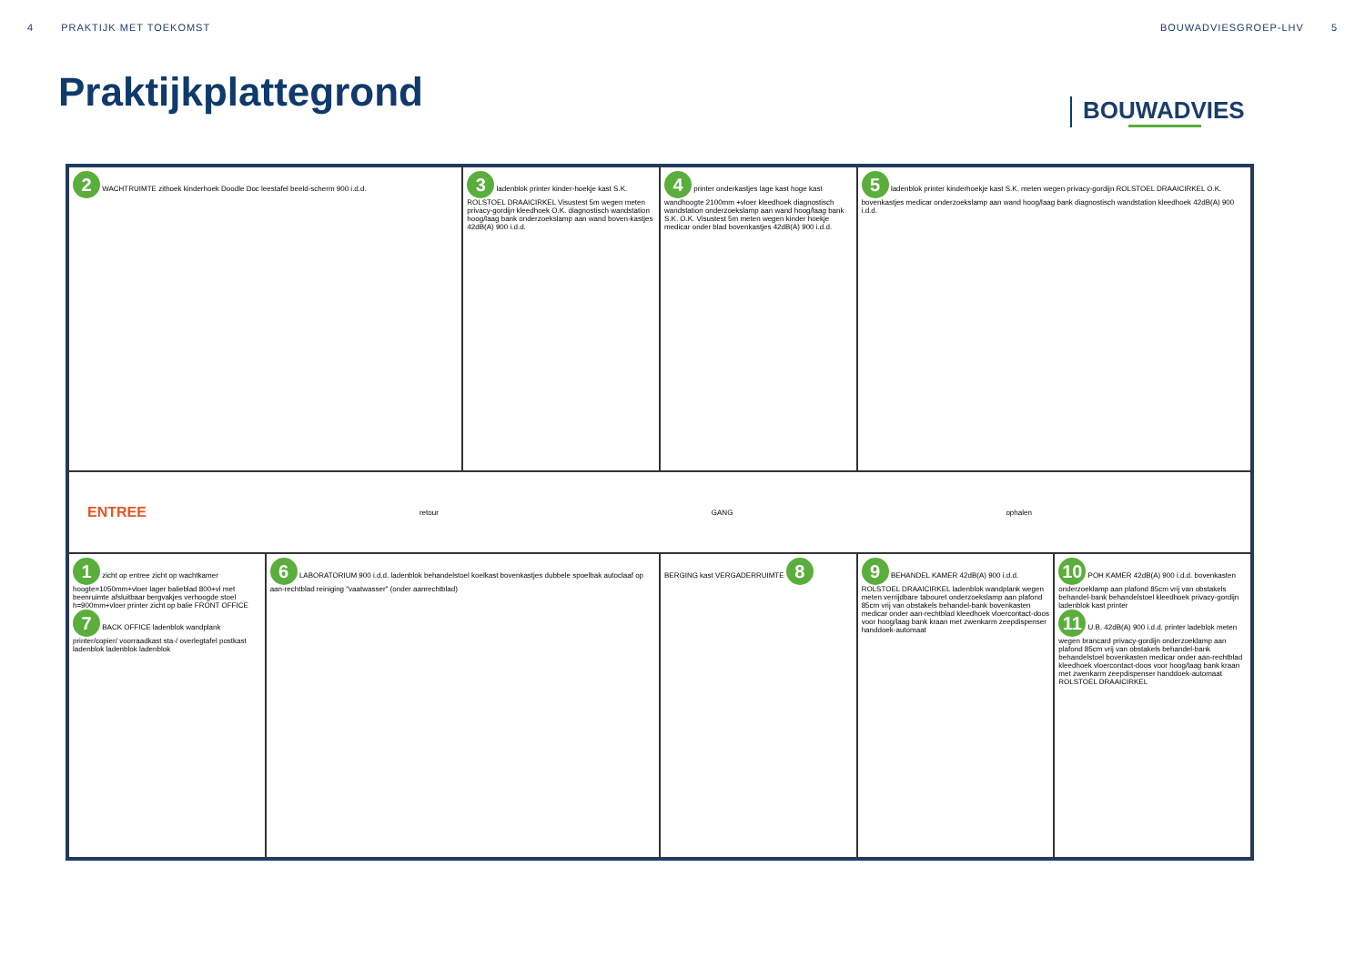4 PRAKTIJK MET TOEKOMST BOUWADVIESGROEP-LHV 5
Praktijkplattegrond
BOUWADVIES
2 WACHTRUIMTE zithoek kinderhoek Doodle Doc leestafel beeld-scherm 900 i.d.d.
3 ladenblok printer kinder-hoekje kast S.K. ROLSTOEL DRAAICIRKEL Visustest 5m wegen meten privacy-gordijn kleedhoek O.K. diagnostisch wandstation hoog/laag bank onderzoekslamp aan wand boven-kastjes 42dB(A) 900 i.d.d.
4 printer onderkastjes lage kast hoge kast wandhoogte 2100mm +vloer kleedhoek diagnostisch wandstation onderzoekslamp aan wand hoog/laag bank S.K. O.K. Visustest 5m meten wegen kinder hoekje medicar onder blad bovenkastjes 42dB(A) 900 i.d.d.
5 ladenblok printer kinderhoekje kast S.K. meten wegen privacy-gordijn ROLSTOEL DRAAICIRKEL O.K. bovenkastjes medicar onderzoekslamp aan wand hoog/laag bank diagnostisch wandstation kleedhoek 42dB(A) 900 i.d.d.
ENTREE retour GANG ophalen
1 zicht op entree zicht op wachtkamer hoogte=1050mm+vloer lager balieblad 800+vl met beenruimte afsluitbaar bergvakjes verhoogde stoel h=900mm+vloer printer zicht op balie FRONT OFFICE
7 BACK OFFICE ladenblok wandplank printer/copier/ voorraadkast sta-/ overlegtafel postkast ladenblok ladenblok ladenblok
6 LABORATORIUM 900 i.d.d. ladenblok behandelstoel koelkast bovenkastjes dubbele spoelbak autoclaaf op aan-rechtblad reiniging "vaatwasser" (onder aanrechtblad)
BERGING kast VERGADERRUIMTE 8
9 BEHANDEL KAMER 42dB(A) 900 i.d.d. ROLSTOEL DRAAICIRKEL ladenblok wandplank wegen meten verrijdbare tabouret onderzoekslamp aan plafond 85cm vrij van obstakels behandel-bank bovenkasten medicar onder aan-rechtblad kleedhoek vloercontact-doos voor hoog/laag bank kraan met zwenkarm zeepdispenser handdoek-automaat
10 POH KAMER 42dB(A) 900 i.d.d. bovenkasten onderzoeklamp aan plafond 85cm vrij van obstakels behandel-bank behandelstoel kleedhoek privacy-gordijn ladenblok kast printer
11 U.B. 42dB(A) 900 i.d.d. printer ladeblok meten wegen brancard privacy-gordijn onderzoeklamp aan plafond 85cm vrij van obstakels behandel-bank behandelstoel bovenkasten medicar onder aan-rechtblad kleedhoek vloercontact-doos voor hoog/laag bank kraan met zwenkarm zeepdispenser handdoek-automaat ROLSTOEL DRAAICIRKEL